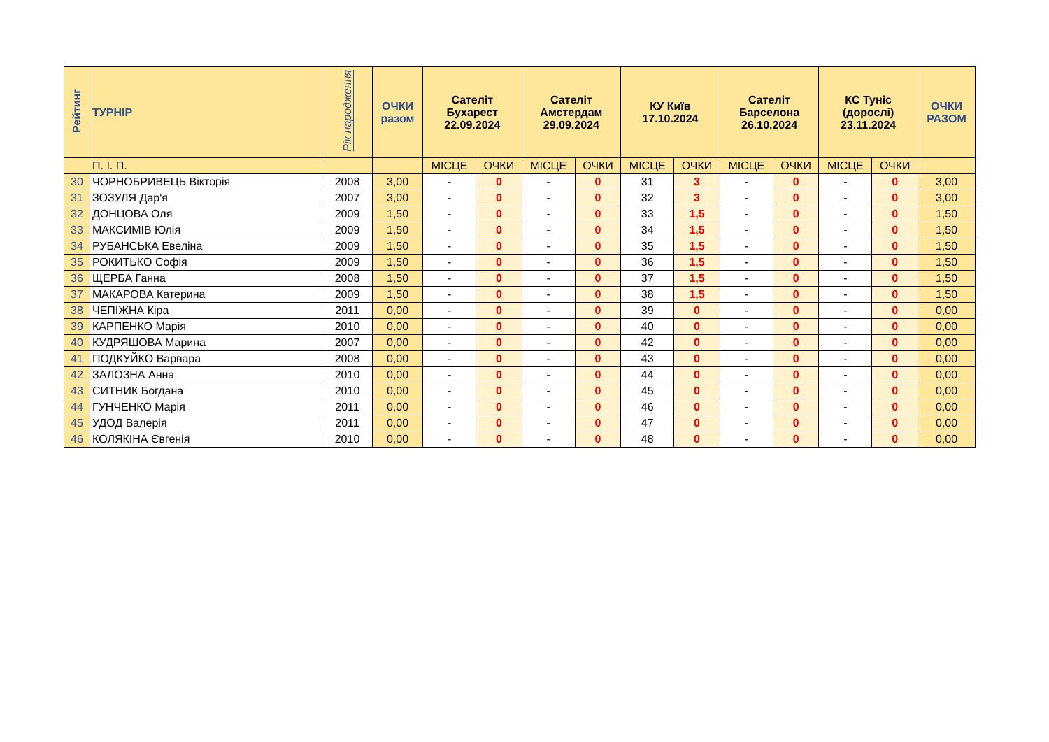| Рейтинг | ТУРНІР | Рік народження | ОЧКИ разом | Сателіт Бухарест 22.09.2024 | | Сателіт Амстердам 29.09.2024 | | КУ Київ 17.10.2024 | | Сателіт Барселона 26.10.2024 | | КС Туніс (дорослі) 23.11.2024 | | ОЧКИ РАЗОМ |
| --- | --- | --- | --- | --- | --- | --- | --- | --- | --- | --- | --- | --- | --- | --- |
| | П. І. П. | | | МІСЦЕ | ОЧКИ | МІСЦЕ | ОЧКИ | МІСЦЕ | ОЧКИ | МІСЦЕ | ОЧКИ | МІСЦЕ | ОЧКИ | |
| 30 | ЧОРНОБРИВЕЦЬ Вікторія | 2008 | 3,00 | - | 0 | - | 0 | 31 | 3 | - | 0 | - | 0 | 3,00 |
| 31 | ЗОЗУЛЯ Дар'я | 2007 | 3,00 | - | 0 | - | 0 | 32 | 3 | - | 0 | - | 0 | 3,00 |
| 32 | ДОНЦОВА Оля | 2009 | 1,50 | - | 0 | - | 0 | 33 | 1,5 | - | 0 | - | 0 | 1,50 |
| 33 | МАКСИМІВ Юлія | 2009 | 1,50 | - | 0 | - | 0 | 34 | 1,5 | - | 0 | - | 0 | 1,50 |
| 34 | РУБАНСЬКА Евеліна | 2009 | 1,50 | - | 0 | - | 0 | 35 | 1,5 | - | 0 | - | 0 | 1,50 |
| 35 | РОКИТЬКО Софія | 2009 | 1,50 | - | 0 | - | 0 | 36 | 1,5 | - | 0 | - | 0 | 1,50 |
| 36 | ЩЕРБА Ганна | 2008 | 1,50 | - | 0 | - | 0 | 37 | 1,5 | - | 0 | - | 0 | 1,50 |
| 37 | МАКАРОВА Катерина | 2009 | 1,50 | - | 0 | - | 0 | 38 | 1,5 | - | 0 | - | 0 | 1,50 |
| 38 | ЧЕПІЖНА Кіра | 2011 | 0,00 | - | 0 | - | 0 | 39 | 0 | - | 0 | - | 0 | 0,00 |
| 39 | КАРПЕНКО Марія | 2010 | 0,00 | - | 0 | - | 0 | 40 | 0 | - | 0 | - | 0 | 0,00 |
| 40 | КУДРЯШОВА Марина | 2007 | 0,00 | - | 0 | - | 0 | 42 | 0 | - | 0 | - | 0 | 0,00 |
| 41 | ПОДКУЙКО Варвара | 2008 | 0,00 | - | 0 | - | 0 | 43 | 0 | - | 0 | - | 0 | 0,00 |
| 42 | ЗАЛОЗНА Анна | 2010 | 0,00 | - | 0 | - | 0 | 44 | 0 | - | 0 | - | 0 | 0,00 |
| 43 | СИТНИК Богдана | 2010 | 0,00 | - | 0 | - | 0 | 45 | 0 | - | 0 | - | 0 | 0,00 |
| 44 | ГУНЧЕНКО Марія | 2011 | 0,00 | - | 0 | - | 0 | 46 | 0 | - | 0 | - | 0 | 0,00 |
| 45 | УДОД Валерія | 2011 | 0,00 | - | 0 | - | 0 | 47 | 0 | - | 0 | - | 0 | 0,00 |
| 46 | КОЛЯКІНА Євгенія | 2010 | 0,00 | - | 0 | - | 0 | 48 | 0 | - | 0 | - | 0 | 0,00 |